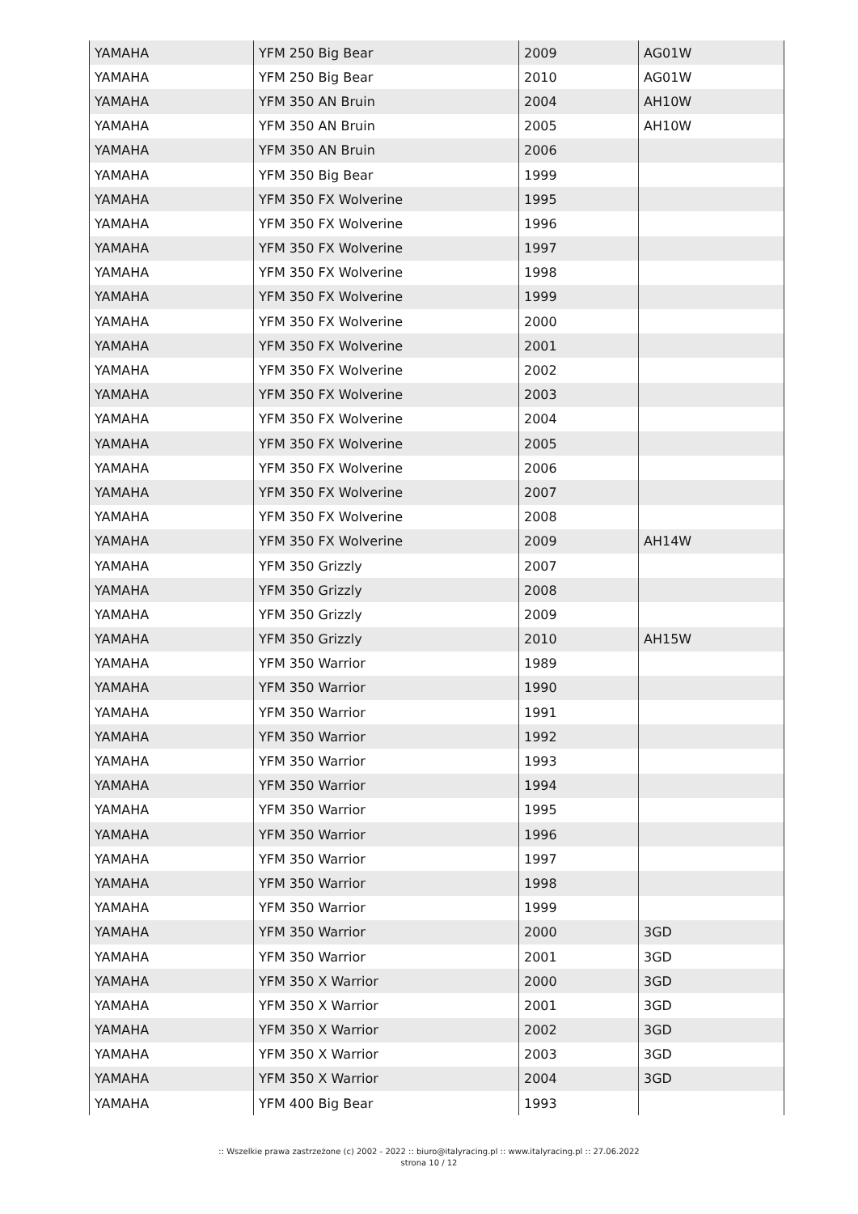| YAMAHA | YFM 250 Big Bear | 2009 | AG01W |
| YAMAHA | YFM 250 Big Bear | 2010 | AG01W |
| YAMAHA | YFM 350 AN Bruin | 2004 | AH10W |
| YAMAHA | YFM 350 AN Bruin | 2005 | AH10W |
| YAMAHA | YFM 350 AN Bruin | 2006 | |
| YAMAHA | YFM 350 Big Bear | 1999 | |
| YAMAHA | YFM 350 FX Wolverine | 1995 | |
| YAMAHA | YFM 350 FX Wolverine | 1996 | |
| YAMAHA | YFM 350 FX Wolverine | 1997 | |
| YAMAHA | YFM 350 FX Wolverine | 1998 | |
| YAMAHA | YFM 350 FX Wolverine | 1999 | |
| YAMAHA | YFM 350 FX Wolverine | 2000 | |
| YAMAHA | YFM 350 FX Wolverine | 2001 | |
| YAMAHA | YFM 350 FX Wolverine | 2002 | |
| YAMAHA | YFM 350 FX Wolverine | 2003 | |
| YAMAHA | YFM 350 FX Wolverine | 2004 | |
| YAMAHA | YFM 350 FX Wolverine | 2005 | |
| YAMAHA | YFM 350 FX Wolverine | 2006 | |
| YAMAHA | YFM 350 FX Wolverine | 2007 | |
| YAMAHA | YFM 350 FX Wolverine | 2008 | |
| YAMAHA | YFM 350 FX Wolverine | 2009 | AH14W |
| YAMAHA | YFM 350 Grizzly | 2007 | |
| YAMAHA | YFM 350 Grizzly | 2008 | |
| YAMAHA | YFM 350 Grizzly | 2009 | |
| YAMAHA | YFM 350 Grizzly | 2010 | AH15W |
| YAMAHA | YFM 350 Warrior | 1989 | |
| YAMAHA | YFM 350 Warrior | 1990 | |
| YAMAHA | YFM 350 Warrior | 1991 | |
| YAMAHA | YFM 350 Warrior | 1992 | |
| YAMAHA | YFM 350 Warrior | 1993 | |
| YAMAHA | YFM 350 Warrior | 1994 | |
| YAMAHA | YFM 350 Warrior | 1995 | |
| YAMAHA | YFM 350 Warrior | 1996 | |
| YAMAHA | YFM 350 Warrior | 1997 | |
| YAMAHA | YFM 350 Warrior | 1998 | |
| YAMAHA | YFM 350 Warrior | 1999 | |
| YAMAHA | YFM 350 Warrior | 2000 | 3GD |
| YAMAHA | YFM 350 Warrior | 2001 | 3GD |
| YAMAHA | YFM 350 X Warrior | 2000 | 3GD |
| YAMAHA | YFM 350 X Warrior | 2001 | 3GD |
| YAMAHA | YFM 350 X Warrior | 2002 | 3GD |
| YAMAHA | YFM 350 X Warrior | 2003 | 3GD |
| YAMAHA | YFM 350 X Warrior | 2004 | 3GD |
| YAMAHA | YFM 400 Big Bear | 1993 | |
:: Wszelkie prawa zastrzeżone (c) 2002 - 2022 :: biuro@italyracing.pl :: www.italyracing.pl :: 27.06.2022
strona 10 / 12